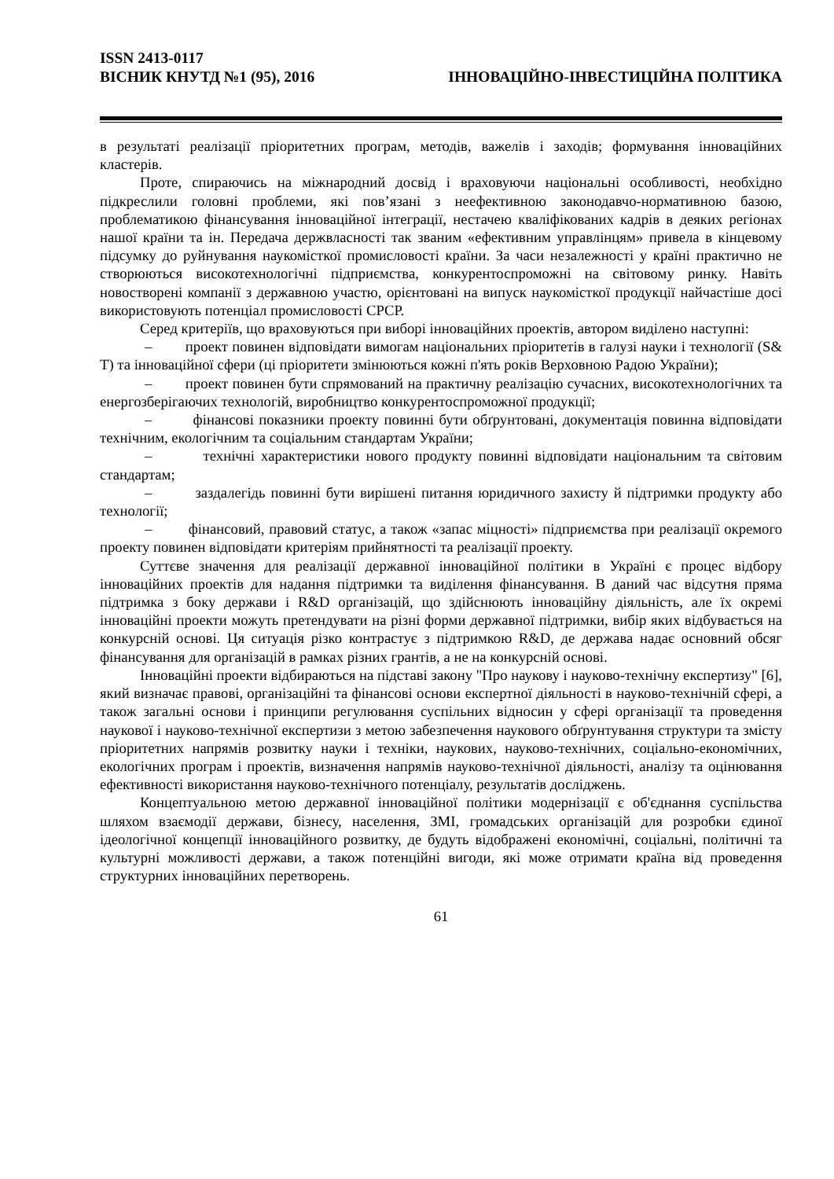ISSN 2413-0117
ВІСНИК КНУТД №1 (95), 2016 ІННОВАЦІЙНО-ІНВЕСТИЦІЙНА ПОЛІТИКА
в результаті реалізації пріоритетних програм, методів, важелів і заходів; формування інноваційних кластерів.
Проте, спираючись на міжнародний досвід і враховуючи національні особливості, необхідно підкреслили головні проблеми, які пов’язані з неефективною законодавчо-нормативною базою, проблематикою фінансування інноваційної інтеграції, нестачею кваліфікованих кадрів в деяких регіонах нашої країни та ін. Передача держвласності так званим «ефективним управлінцям» привела в кінцевому підсумку до руйнування наукомісткої промисловості країни. За часи незалежності у країні практично не створюються високотехнологічні підприємства, конкурентоспроможні на світовому ринку. Навіть новостворені компанії з державною участю, орієнтовані на випуск наукомісткої продукції найчастіше досі використовують потенціал промисловості СРСР.
Серед критеріїв, що враховуються при виборі інноваційних проектів, автором виділено наступні:
– проект повинен відповідати вимогам національних пріоритетів в галузі науки і технології (S& T) та інноваційної сфери (ці пріоритети змінюються кожні п'ять років Верховною Радою України);
– проект повинен бути спрямований на практичну реалізацію сучасних, високотехнологічних та енергозберігаючих технологій, виробництво конкурентоспроможної продукції;
– фінансові показники проекту повинні бути обґрунтовані, документація повинна відповідати технічним, екологічним та соціальним стандартам України;
– технічні характеристики нового продукту повинні відповідати національним та світовим стандартам;
– заздалегідь повинні бути вирішені питання юридичного захисту й підтримки продукту або технології;
– фінансовий, правовий статус, а також «запас міцності» підприємства при реалізації окремого проекту повинен відповідати критеріям прийнятності та реалізації проекту.
Суттєве значення для реалізації державної інноваційної політики в Україні є процес відбору інноваційних проектів для надання підтримки та виділення фінансування. В даний час відсутня пряма підтримка з боку держави і R&D організацій, що здійснюють інноваційну діяльність, але їх окремі інноваційні проекти можуть претендувати на різні форми державної підтримки, вибір яких відбувається на конкурсній основі. Ця ситуація різко контрастує з підтримкою R&D, де держава надає основний обсяг фінансування для організацій в рамках різних грантів, а не на конкурсній основі.
Інноваційні проекти відбираються на підставі закону "Про наукову і науково-технічну експертизу" [6], який визначає правові, організаційні та фінансові основи експертної діяльності в науково-технічній сфері, а також загальні основи і принципи регулювання суспільних відносин у сфері організації та проведення наукової і науково-технічної експертизи з метою забезпечення наукового обґрунтування структури та змісту пріоритетних напрямів розвитку науки і техніки, наукових, науково-технічних, соціально-економічних, екологічних програм і проектів, визначення напрямів науково-технічної діяльності, аналізу та оцінювання ефективності використання науково-технічного потенціалу, результатів досліджень.
Концептуальною метою державної інноваційної політики модернізації є об'єднання суспільства шляхом взаємодії держави, бізнесу, населення, ЗМІ, громадських організацій для розробки єдиної ідеологічної концепції інноваційного розвитку, де будуть відображені економічні, соціальні, політичні та культурні можливості держави, а також потенційні вигоди, які може отримати країна від проведення структурних інноваційних перетворень.
61